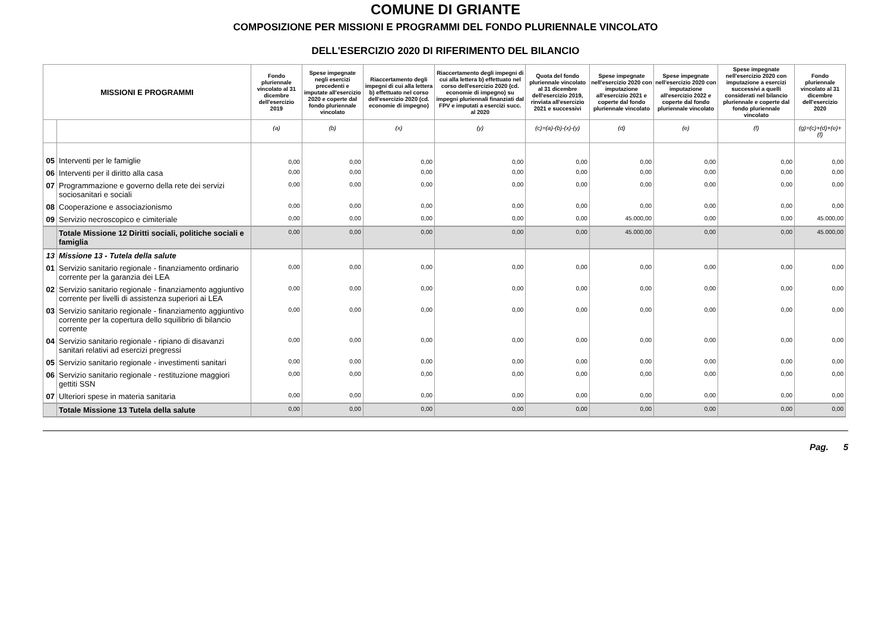COMUNE DI GRIANTE
COMPOSIZIONE PER MISSIONI E PROGRAMMI DEL FONDO PLURIENNALE VINCOLATO
DELL'ESERCIZIO 2020 DI RIFERIMENTO DEL BILANCIO
| MISSIONI E PROGRAMMI | | Fondo pluriennale vincolato al 31 dicembre dell'esercizio 2019 | Spese impegnate negli esercizi precedenti e imputate all'esercizio 2020 e coperte dal fondo pluriennale vincolato | Riaccertamento degli impegni di cui alla lettera b) effettuato nel corso dell'esercizio 2020 (cd. economie di impegno) | Riaccertamento degli impegni di cui alla lettera b) effettuato nel corso dell'esercizio 2020 (cd. economie di impegno) su impegni pluriennali finanziati dal FPV e imputati a esercizi succ. al 2020 | Quota del fondo pluriennale vincolato al 31 dicembre dell'esercizio 2019, rinviata all'esercizio 2021 e successivi | Spese impegnate nell'esercizio 2020 con imputazione all'esercizio 2021 e coperte dal fondo pluriennale vincolato | Spese impegnate nell'esercizio 2020 con imputazione all'esercizio 2022 e coperte dal fondo pluriennale vincolato | Spese impegnate nell'esercizio 2020 con imputazione a esercizi successivi a quelli considerati nel bilancio pluriennale e coperte dal fondo pluriennale vincolato | Fondo pluriennale vincolato al 31 dicembre dell'esercizio 2020 |
| --- | --- | --- | --- | --- | --- | --- | --- | --- | --- | --- |
| | | (a) | (b) | (x) | (y) | (c)=(a)-(b)-(x)-(y) | (d) | (e) | (f) | (g)=(c)+(d)+(e)+(f) |
| 05 | Interventi per le famiglie | 0,00 | 0,00 | 0,00 | 0,00 | 0,00 | 0,00 | 0,00 | 0,00 | 0,00 |
| 06 | Interventi per il diritto alla casa | 0,00 | 0,00 | 0,00 | 0,00 | 0,00 | 0,00 | 0,00 | 0,00 | 0,00 |
| 07 | Programmazione e governo della rete dei servizi sociosanitari e sociali | 0,00 | 0,00 | 0,00 | 0,00 | 0,00 | 0,00 | 0,00 | 0,00 | 0,00 |
| 08 | Cooperazione e associazionismo | 0,00 | 0,00 | 0,00 | 0,00 | 0,00 | 0,00 | 0,00 | 0,00 | 0,00 |
| 09 | Servizio necroscopico e cimiteriale | 0,00 | 0,00 | 0,00 | 0,00 | 0,00 | 45.000,00 | 0,00 | 0,00 | 45.000,00 |
| | Totale Missione 12 Diritti sociali, politiche sociali e famiglia | 0,00 | 0,00 | 0,00 | 0,00 | 0,00 | 45.000,00 | 0,00 | 0,00 | 45.000,00 |
| 13 | Missione 13 - Tutela della salute | | | | | | | | | |
| 01 | Servizio sanitario regionale - finanziamento ordinario corrente per la garanzia dei LEA | 0,00 | 0,00 | 0,00 | 0,00 | 0,00 | 0,00 | 0,00 | 0,00 | 0,00 |
| 02 | Servizio sanitario regionale - finanziamento aggiuntivo corrente per livelli di assistenza superiori ai LEA | 0,00 | 0,00 | 0,00 | 0,00 | 0,00 | 0,00 | 0,00 | 0,00 | 0,00 |
| 03 | Servizio sanitario regionale - finanziamento aggiuntivo corrente per la copertura dello squilibrio di bilancio corrente | 0,00 | 0,00 | 0,00 | 0,00 | 0,00 | 0,00 | 0,00 | 0,00 | 0,00 |
| 04 | Servizio sanitario regionale - ripiano di disavanzi sanitari relativi ad esercizi pregressi | 0,00 | 0,00 | 0,00 | 0,00 | 0,00 | 0,00 | 0,00 | 0,00 | 0,00 |
| 05 | Servizio sanitario regionale - investimenti sanitari | 0,00 | 0,00 | 0,00 | 0,00 | 0,00 | 0,00 | 0,00 | 0,00 | 0,00 |
| 06 | Servizio sanitario regionale - restituzione maggiori gettiti SSN | 0,00 | 0,00 | 0,00 | 0,00 | 0,00 | 0,00 | 0,00 | 0,00 | 0,00 |
| 07 | Ulteriori spese in materia sanitaria | 0,00 | 0,00 | 0,00 | 0,00 | 0,00 | 0,00 | 0,00 | 0,00 | 0,00 |
| | Totale Missione 13 Tutela della salute | 0,00 | 0,00 | 0,00 | 0,00 | 0,00 | 0,00 | 0,00 | 0,00 | 0,00 |
Pag. 5